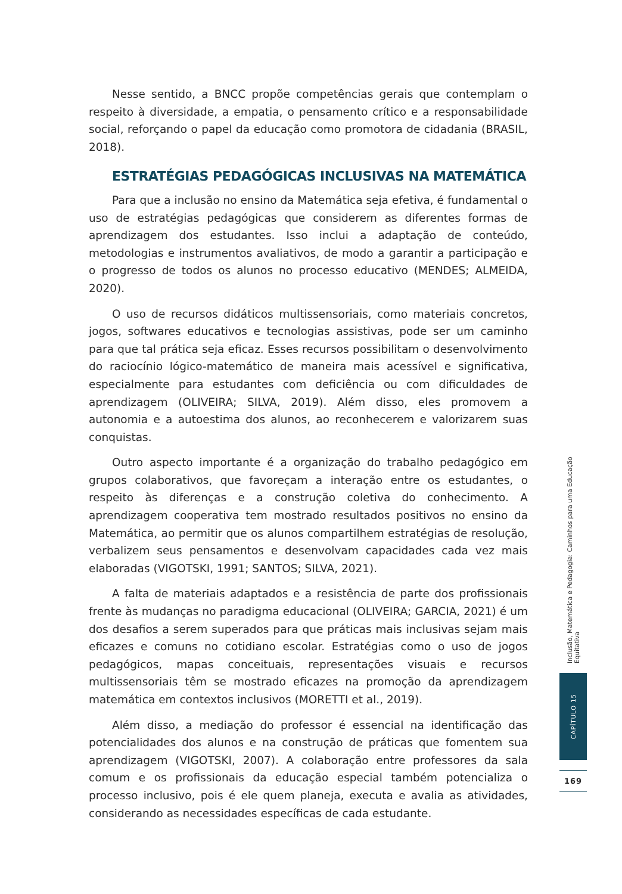Nesse sentido, a BNCC propõe competências gerais que contemplam o respeito à diversidade, a empatia, o pensamento crítico e a responsabilidade social, reforçando o papel da educação como promotora de cidadania (BRASIL, 2018).
ESTRATÉGIAS PEDAGÓGICAS INCLUSIVAS NA MATEMÁTICA
Para que a inclusão no ensino da Matemática seja efetiva, é fundamental o uso de estratégias pedagógicas que considerem as diferentes formas de aprendizagem dos estudantes. Isso inclui a adaptação de conteúdo, metodologias e instrumentos avaliativos, de modo a garantir a participação e o progresso de todos os alunos no processo educativo (MENDES; ALMEIDA, 2020).
O uso de recursos didáticos multissensoriais, como materiais concretos, jogos, softwares educativos e tecnologias assistivas, pode ser um caminho para que tal prática seja eficaz. Esses recursos possibilitam o desenvolvimento do raciocínio lógico-matemático de maneira mais acessível e significativa, especialmente para estudantes com deficiência ou com dificuldades de aprendizagem (OLIVEIRA; SILVA, 2019). Além disso, eles promovem a autonomia e a autoestima dos alunos, ao reconhecerem e valorizarem suas conquistas.
Outro aspecto importante é a organização do trabalho pedagógico em grupos colaborativos, que favoreçam a interação entre os estudantes, o respeito às diferenças e a construção coletiva do conhecimento. A aprendizagem cooperativa tem mostrado resultados positivos no ensino da Matemática, ao permitir que os alunos compartilhem estratégias de resolução, verbalizem seus pensamentos e desenvolvam capacidades cada vez mais elaboradas (VIGOTSKI, 1991; SANTOS; SILVA, 2021).
A falta de materiais adaptados e a resistência de parte dos profissionais frente às mudanças no paradigma educacional (OLIVEIRA; GARCIA, 2021) é um dos desafios a serem superados para que práticas mais inclusivas sejam mais eficazes e comuns no cotidiano escolar. Estratégias como o uso de jogos pedagógicos, mapas conceituais, representações visuais e recursos multissensoriais têm se mostrado eficazes na promoção da aprendizagem matemática em contextos inclusivos (MORETTI et al., 2019).
Além disso, a mediação do professor é essencial na identificação das potencialidades dos alunos e na construção de práticas que fomentem sua aprendizagem (VIGOTSKI, 2007). A colaboração entre professores da sala comum e os profissionais da educação especial também potencializa o processo inclusivo, pois é ele quem planeja, executa e avalia as atividades, considerando as necessidades específicas de cada estudante.
Inclusão, Matemática e Pedagogia: Caminhos para uma Educação Equitativa
CAPÍTULO 15
169